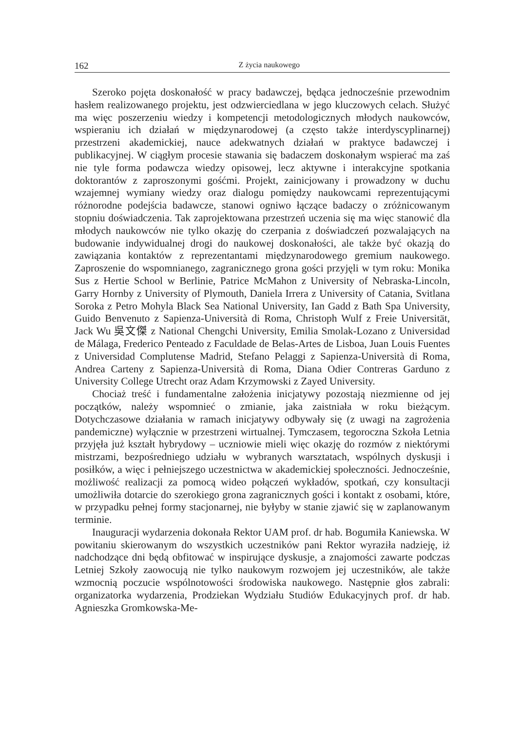162 Z życia naukowego
Szeroko pojęta doskonałość w pracy badawczej, będąca jednocześnie przewodnim hasłem realizowanego projektu, jest odzwierciedlana w jego kluczowych celach. Służyć ma więc poszerzeniu wiedzy i kompetencji metodologicznych młodych naukowców, wspieraniu ich działań w międzynarodowej (a często także interdyscyplinarnej) przestrzeni akademickiej, nauce adekwatnych działań w praktyce badawczej i publikacyjnej. W ciągłym procesie stawania się badaczem doskonałym wspierać ma zaś nie tyle forma podawcza wiedzy opisowej, lecz aktywne i interakcyjne spotkania doktorantów z zaproszonymi gośćmi. Projekt, zainicjowany i prowadzony w duchu wzajemnej wymiany wiedzy oraz dialogu pomiędzy naukowcami reprezentującymi różnorodne podejścia badawcze, stanowi ogniwo łączące badaczy o zróżnicowanym stopniu doświadczenia. Tak zaprojektowana przestrzeń uczenia się ma więc stanowić dla młodych naukowców nie tylko okazję do czerpania z doświadczeń pozwalających na budowanie indywidualnej drogi do naukowej doskonałości, ale także być okazją do zawiązania kontaktów z reprezentantami międzynarodowego gremium naukowego. Zaproszenie do wspomnianego, zagranicznego grona gości przyjęli w tym roku: Monika Sus z Hertie School w Berlinie, Patrice McMahon z University of Nebraska-Lincoln, Garry Hornby z University of Plymouth, Daniela Irrera z University of Catania, Svitlana Soroka z Petro Mohyla Black Sea National University, Ian Gadd z Bath Spa University, Guido Benvenuto z Sapienza-Università di Roma, Christoph Wulf z Freie Universität, Jack Wu 吳文傑 z National Chengchi University, Emilia Smolak-Lozano z Universidad de Málaga, Frederico Penteado z Faculdade de Belas-Artes de Lisboa, Juan Louis Fuentes z Universidad Complutense Madrid, Stefano Pelaggi z Sapienza-Università di Roma, Andrea Carteny z Sapienza-Università di Roma, Diana Odier Contreras Garduno z University College Utrecht oraz Adam Krzymowski z Zayed University.
Chociaż treść i fundamentalne założenia inicjatywy pozostają niezmienne od jej początków, należy wspomnieć o zmianie, jaka zaistniała w roku bieżącym. Dotychczasowe działania w ramach inicjatywy odbywały się (z uwagi na zagrożenia pandemiczne) wyłącznie w przestrzeni wirtualnej. Tymczasem, tegoroczna Szkoła Letnia przyjęła już kształt hybrydowy – uczniowie mieli więc okazję do rozmów z niektórymi mistrzami, bezpośredniego udziału w wybranych warsztatach, wspólnych dyskusji i posiłków, a więc i pełniejszego uczestnictwa w akademickiej społeczności. Jednocześnie, możliwość realizacji za pomocą wideo połączeń wykładów, spotkań, czy konsultacji umożliwiła dotarcie do szerokiego grona zagranicznych gości i kontakt z osobami, które, w przypadku pełnej formy stacjonarnej, nie byłyby w stanie zjawić się w zaplanowanym terminie.
Inauguracji wydarzenia dokonała Rektor UAM prof. dr hab. Bogumiła Kaniewska. W powitaniu skierowanym do wszystkich uczestników pani Rektor wyraziła nadzieję, iż nadchodzące dni będą obfitować w inspirujące dyskusje, a znajomości zawarte podczas Letniej Szkoły zaowocują nie tylko naukowym rozwojem jej uczestników, ale także wzmocnią poczucie wspólnotowości środowiska naukowego. Następnie głos zabrali: organizatorka wydarzenia, Prodziekan Wydziału Studiów Edukacyjnych prof. dr hab. Agnieszka Gromkowska-Me-